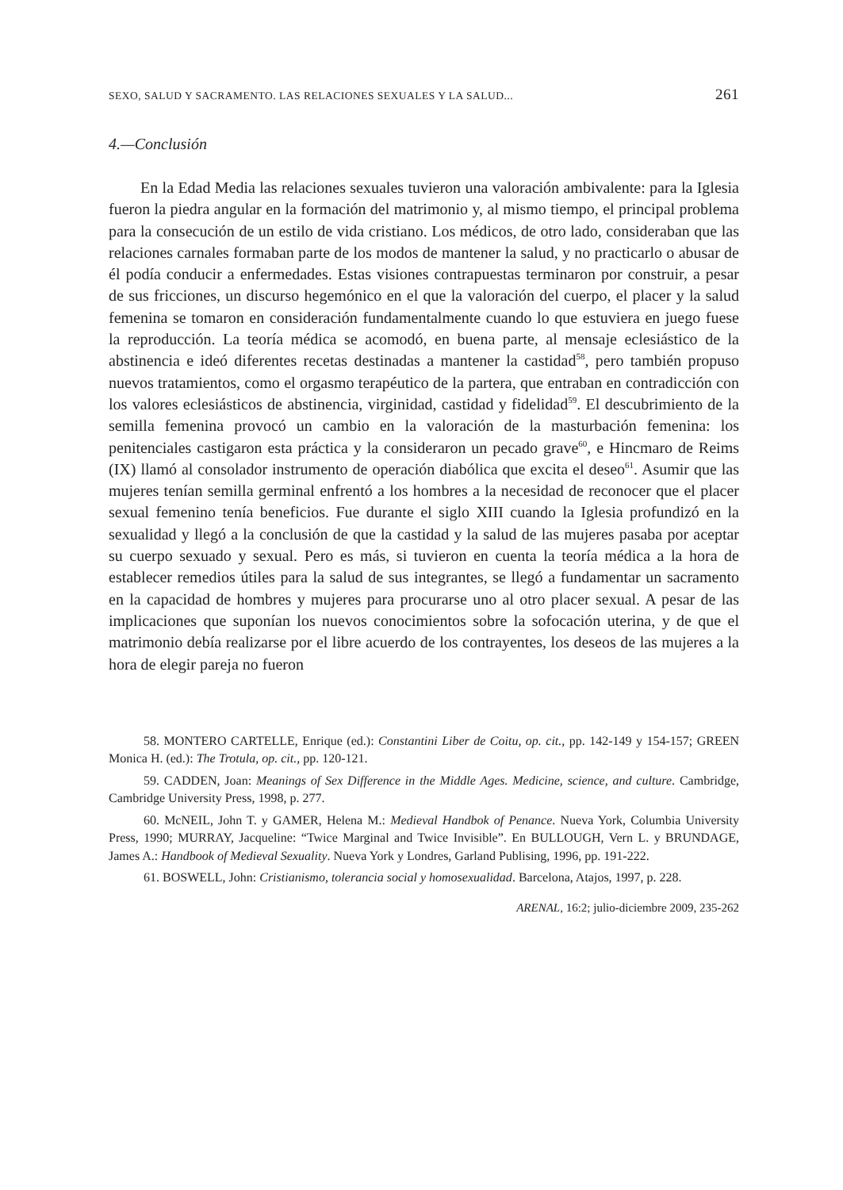SEXO, SALUD Y SACRAMENTO. LAS RELACIONES SEXUALES Y LA SALUD... 261
4.—Conclusión
En la Edad Media las relaciones sexuales tuvieron una valoración ambivalente: para la Iglesia fueron la piedra angular en la formación del matrimonio y, al mismo tiempo, el principal problema para la consecución de un estilo de vida cristiano. Los médicos, de otro lado, consideraban que las relaciones carnales formaban parte de los modos de mantener la salud, y no practicarlo o abusar de él podía conducir a enfermedades. Estas visiones contrapuestas terminaron por construir, a pesar de sus fricciones, un discurso hegemónico en el que la valoración del cuerpo, el placer y la salud femenina se tomaron en consideración fundamentalmente cuando lo que estuviera en juego fuese la reproducción. La teoría médica se acomodó, en buena parte, al mensaje eclesiástico de la abstinencia e ideó diferentes recetas destinadas a mantener la castidad<sup>58</sup>, pero también propuso nuevos tratamientos, como el orgasmo terapéutico de la partera, que entraban en contradicción con los valores eclesiásticos de abstinencia, virginidad, castidad y fidelidad<sup>59</sup>. El descubrimiento de la semilla femenina provocó un cambio en la valoración de la masturbación femenina: los penitenciales castigaron esta práctica y la consideraron un pecado grave<sup>60</sup>, e Hincmaro de Reims (IX) llamó al consolador instrumento de operación diabólica que excita el deseo<sup>61</sup>. Asumir que las mujeres tenían semilla germinal enfrentó a los hombres a la necesidad de reconocer que el placer sexual femenino tenía beneficios. Fue durante el siglo XIII cuando la Iglesia profundizó en la sexualidad y llegó a la conclusión de que la castidad y la salud de las mujeres pasaba por aceptar su cuerpo sexuado y sexual. Pero es más, si tuvieron en cuenta la teoría médica a la hora de establecer remedios útiles para la salud de sus integrantes, se llegó a fundamentar un sacramento en la capacidad de hombres y mujeres para procurarse uno al otro placer sexual. A pesar de las implicaciones que suponían los nuevos conocimientos sobre la sofocación uterina, y de que el matrimonio debía realizarse por el libre acuerdo de los contrayentes, los deseos de las mujeres a la hora de elegir pareja no fueron
58. MONTERO CARTELLE, Enrique (ed.): Constantini Liber de Coitu, op. cit., pp. 142-149 y 154-157; GREEN Monica H. (ed.): The Trotula, op. cit., pp. 120-121.
59. CADDEN, Joan: Meanings of Sex Difference in the Middle Ages. Medicine, science, and culture. Cambridge, Cambridge University Press, 1998, p. 277.
60. McNEIL, John T. y GAMER, Helena M.: Medieval Handbok of Penance. Nueva York, Columbia University Press, 1990; MURRAY, Jacqueline: “Twice Marginal and Twice Invisible”. En BULLOUGH, Vern L. y BRUNDAGE, James A.: Handbook of Medieval Sexuality. Nueva York y Londres, Garland Publising, 1996, pp. 191-222.
61. BOSWELL, John: Cristianismo, tolerancia social y homosexualidad. Barcelona, Atajos, 1997, p. 228.
ARENAL, 16:2; julio-diciembre 2009, 235-262